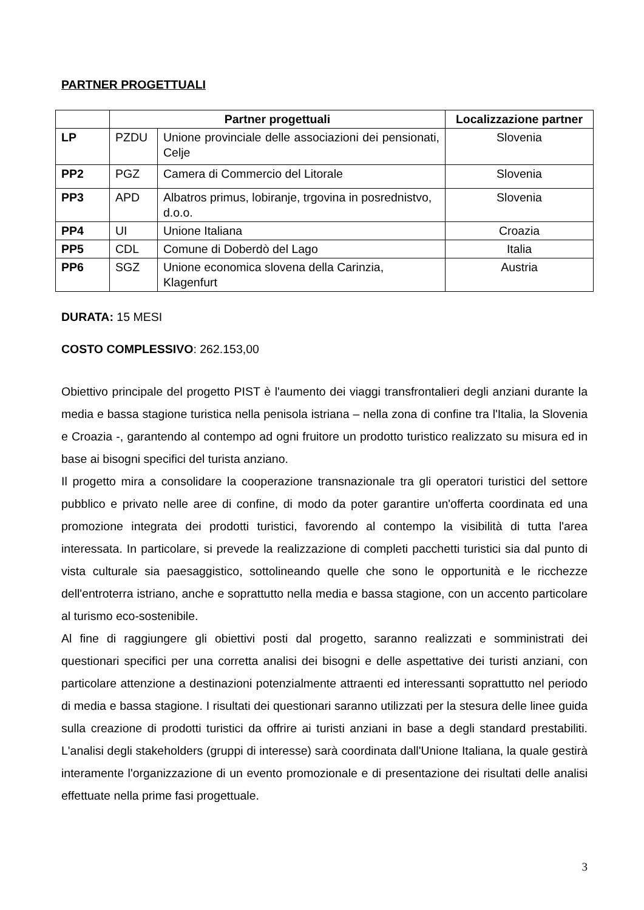PARTNER PROGETTUALI
| | Partner progettuali | | Localizzazione partner |
| --- | --- | --- | --- |
| LP | PZDU | Unione provinciale delle associazioni dei pensionati, Celje | Slovenia |
| PP2 | PGZ | Camera di Commercio del Litorale | Slovenia |
| PP3 | APD | Albatros primus, lobiranje, trgovina in posrednistvo, d.o.o. | Slovenia |
| PP4 | UI | Unione Italiana | Croazia |
| PP5 | CDL | Comune di Doberdò del Lago | Italia |
| PP6 | SGZ | Unione economica slovena della Carinzia, Klagenfurt | Austria |
DURATA: 15 MESI
COSTO COMPLESSIVO: 262.153,00
Obiettivo principale del progetto PIST è l'aumento dei viaggi transfrontalieri degli anziani durante la media e bassa stagione turistica nella penisola istriana – nella zona di confine tra l'Italia, la Slovenia e Croazia -, garantendo al contempo ad ogni fruitore un prodotto turistico realizzato su misura ed in base ai bisogni specifici del turista anziano.
Il progetto mira a consolidare la cooperazione transnazionale tra gli operatori turistici del settore pubblico e privato nelle aree di confine, di modo da poter garantire un'offerta coordinata ed una promozione integrata dei prodotti turistici, favorendo al contempo la visibilità di tutta l'area interessata. In particolare, si prevede la realizzazione di completi pacchetti turistici sia dal punto di vista culturale sia paesaggistico, sottolineando quelle che sono le opportunità e le ricchezze dell'entroterra istriano, anche e soprattutto nella media e bassa stagione, con un accento particolare al turismo eco-sostenibile.
Al fine di raggiungere gli obiettivi posti dal progetto, saranno realizzati e somministrati dei questionari specifici per una corretta analisi dei bisogni e delle aspettative dei turisti anziani, con particolare attenzione a destinazioni potenzialmente attraenti ed interessanti soprattutto nel periodo di media e bassa stagione. I risultati dei questionari saranno utilizzati per la stesura delle linee guida sulla creazione di prodotti turistici da offrire ai turisti anziani in base a degli standard prestabiliti. L'analisi degli stakeholders (gruppi di interesse) sarà coordinata dall'Unione Italiana, la quale gestirà interamente l'organizzazione di un evento promozionale e di presentazione dei risultati delle analisi effettuate nella prime fasi progettuale.
3